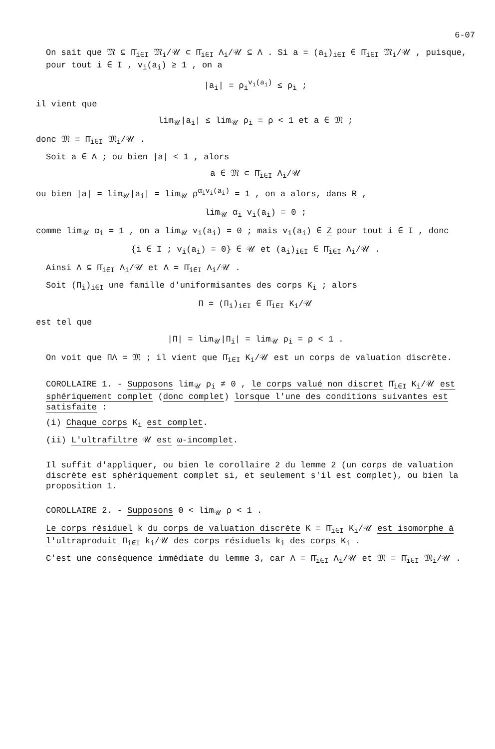6-07
On sait que 𝔐 ⊆ Π̄<sub>i∈I</sub> 𝔐<sub>i</sub>/𝒰 ⊂ Π̄<sub>i∈I</sub> Λ<sub>i</sub>/𝒰 ⊆ Λ . Si a = (a<sub>i</sub>)<sub>i∈I</sub> ∈ Π̄<sub>i∈I</sub> 𝔐<sub>i</sub>/𝒰 , puisque, pour tout i ∈ I , v<sub>i</sub>(a<sub>i</sub>) ≥ 1 , on a
|a<sub>i</sub>| = ρ<sub>i</sub><sup>v<sub>i</sub>(a<sub>i</sub>)</sup> ≤ ρ<sub>i</sub> ;
il vient que
lim<sub>𝒰</sub>|a<sub>i</sub>| ≤ lim<sub>𝒰</sub> ρ<sub>i</sub> = ρ < 1 et a ∈ 𝔐 ;
donc 𝔐 = Π̄<sub>i∈I</sub> 𝔐<sub>i</sub>/𝒰 .
Soit a ∈ Λ ; ou bien |a| < 1 , alors
a ∈ 𝔐 ⊂ Π̄<sub>i∈I</sub> Λ<sub>i</sub>/𝒰
ou bien |a| = lim<sub>𝒰</sub>|a<sub>i</sub>| = lim<sub>𝒰</sub> ρ<sup>α<sub>i</sub>v<sub>i</sub>(a<sub>i</sub>)</sup> = 1 , on a alors, dans R ,
lim<sub>𝒰</sub> α<sub>i</sub> v<sub>i</sub>(a<sub>i</sub>) = 0 ;
comme lim<sub>𝒰</sub> α<sub>i</sub> = 1 , on a lim<sub>𝒰</sub> v<sub>i</sub>(a<sub>i</sub>) = 0 ; mais v<sub>i</sub>(a<sub>i</sub>) ∈ Z pour tout i ∈ I , donc
{i ∈ I ; v<sub>i</sub>(a<sub>i</sub>) = 0} ∈ 𝒰 et (a<sub>i</sub>)<sub>i∈I</sub> ∈ Π̄<sub>i∈I</sub> Λ<sub>i</sub>/𝒰 .
Ainsi Λ ⊆ Π̄<sub>i∈I</sub> Λ<sub>i</sub>/𝒰 et Λ = Π̄<sub>i∈I</sub> Λ<sub>i</sub>/𝒰 .
Soit (Π<sub>i</sub>)<sub>i∈I</sub> une famille d'uniformisantes des corps K<sub>i</sub> ; alors
Π = (Π<sub>i</sub>)<sub>i∈I</sub> ∈ Π̄<sub>i∈I</sub> K<sub>i</sub>/𝒰
est tel que
|Π| = lim<sub>𝒰</sub>|Π<sub>i</sub>| = lim<sub>𝒰</sub> ρ<sub>i</sub> = ρ < 1 .
On voit que ΠΛ = 𝔐 ; il vient que Π̄<sub>i∈I</sub> K<sub>i</sub>/𝒰 est un corps de valuation discrète.
COROLLAIRE 1. - Supposons lim<sub>𝒰</sub> ρ<sub>i</sub> ≠ 0 , le corps valué non discret Π̄<sub>i∈I</sub> K<sub>i</sub>/𝒰 est sphériquement complet (donc complet) lorsque l'une des conditions suivantes est satisfaite :
(i) Chaque corps K<sub>i</sub> est complet.
(ii) L'ultrafiltre 𝒰 est ω-incomplet.
Il suffit d'appliquer, ou bien le corollaire 2 du lemme 2 (un corps de valuation discrète est sphériquement complet si, et seulement s'il est complet), ou bien la proposition 1.
COROLLAIRE 2. - Supposons 0 < lim<sub>𝒰</sub> ρ < 1 .
Le corps résiduel k du corps de valuation discrète K = Π̄<sub>i∈I</sub> K<sub>i</sub>/𝒰 est isomorphe à l'ultraproduit Π<sub>i∈I</sub> k<sub>i</sub>/𝒰 des corps résiduels k<sub>i</sub> des corps K<sub>i</sub> .
C'est une conséquence immédiate du lemme 3, car Λ = Π̄<sub>i∈I</sub> Λ<sub>i</sub>/𝒰 et 𝔐 = Π̄<sub>i∈I</sub> 𝔐<sub>i</sub>/𝒰 .